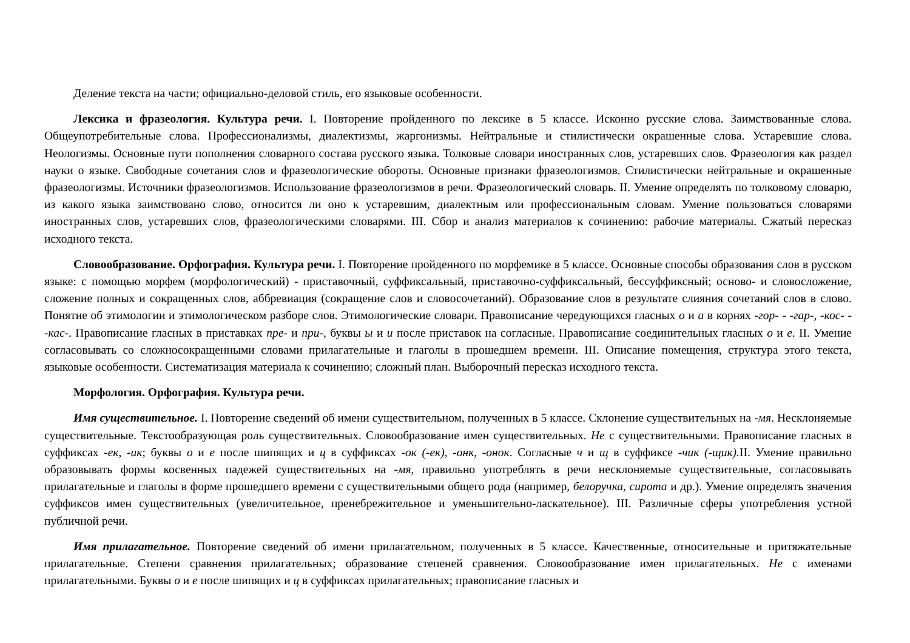Деление текста на части; официально-деловой стиль, его языковые особенности.
Лексика и фразеология. Культура речи. I. Повторение пройденного по лексике в 5 классе. Исконно русские слова. Заимствованные слова. Общеупотребительные слова. Профессионализмы, диалектизмы, жаргонизмы. Нейтральные и стилистически окрашенные слова. Устаревшие слова. Неологизмы. Основные пути пополнения словарного состава русского языка. Толковые словари иностранных слов, устаревших слов. Фразеология как раздел науки о языке. Свободные сочетания слов и фразеологические обороты. Основные признаки фразеологизмов. Стилистически нейтральные и окрашенные фразеологизмы. Источники фразеологизмов. Использование фразеологизмов в речи. Фразеологический словарь. II. Умение определять по толковому словарю, из какого языка заимствовано слово, относится ли оно к устаревшим, диалектным или профессиональным словам. Умение пользоваться словарями иностранных слов, устаревших слов, фразеологическими словарями. III. Сбор и анализ материалов к сочинению: рабочие материалы. Сжатый пересказ исходного текста.
Словообразование. Орфография. Культура речи. I. Повторение пройденного по морфемике в 5 классе. Основные способы образования слов в русском языке: с помощью морфем (морфологический) - приставочный, суффиксальный, приставочно-суффиксальный, бессуффиксный; осново- и словосложение, сложение полных и сокращенных слов, аббревиация (сокращение слов и словосочетаний). Образование слов в результате слияния сочетаний слов в слово. Понятие об этимологии и этимологическом разборе слов. Этимологические словари. Правописание чередующихся гласных о и а в корнях -гор- - -гар-, -кос- - -кас-. Правописание гласных в приставках пре- и при-, буквы ы и и после приставок на согласные. Правописание соединительных гласных о и е. II. Умение согласовывать со сложносокращенными словами прилагательные и глаголы в прошедшем времени. III. Описание помещения, структура этого текста, языковые особенности. Систематизация материала к сочинению; сложный план. Выборочный пересказ исходного текста.
Морфология. Орфография. Культура речи.
Имя существительное. I. Повторение сведений об имени существительном, полученных в 5 классе. Склонение существительных на -мя. Несклоняемые существительные. Текстообразующая роль существительных. Словообразование имен существительных. Не с существительными. Правописание гласных в суффиксах -ек, -ик; буквы о и е после шипящих и ц в суффиксах -ок (-ек), -онк, -онок. Согласные ч и щ в суффиксе -чик (-щик). II. Умение правильно образовывать формы косвенных падежей существительных на -мя, правильно употреблять в речи несклоняемые существительные, согласовывать прилагательные и глаголы в форме прошедшего времени с существительными общего рода (например, белоручка, сирота и др.). Умение определять значения суффиксов имен существительных (увеличительное, пренебрежительное и уменьшительно-ласкательное). III. Различные сферы употребления устной публичной речи.
Имя прилагательное. Повторение сведений об имени прилагательном, полученных в 5 классе. Качественные, относительные и притяжательные прилагательные. Степени сравнения прилагательных; образование степеней сравнения. Словообразование имен прилагательных. Не с именами прилагательными. Буквы о и е после шипящих и ц в суффиксах прилагательных; правописание гласных и